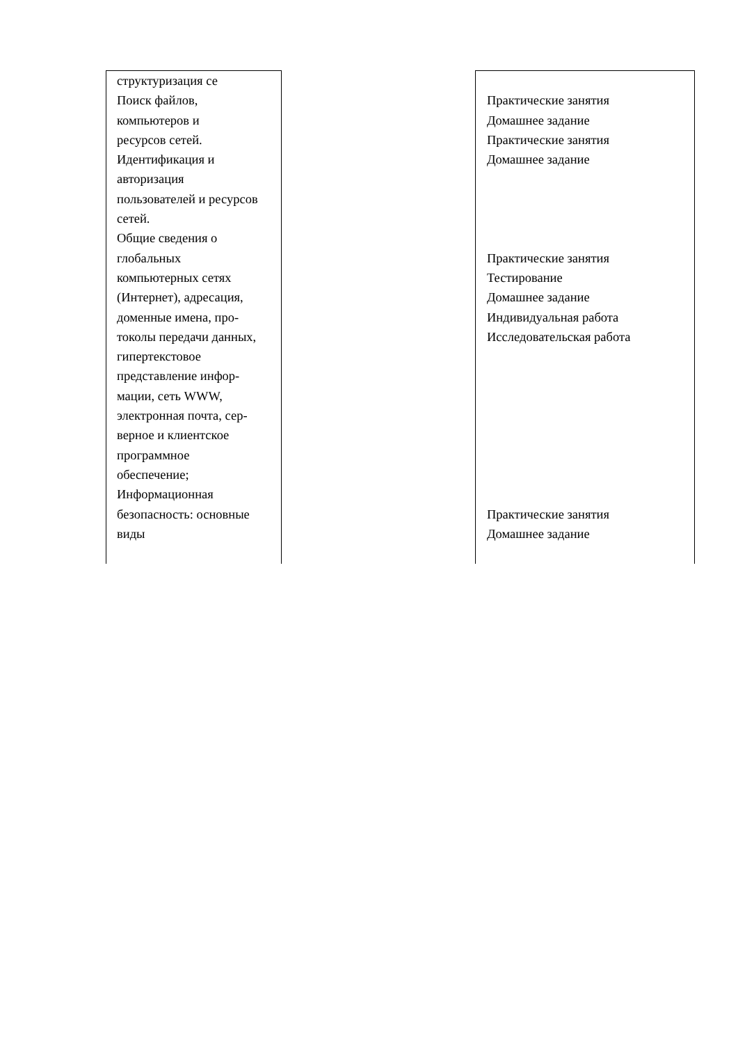| структуризация се Поиск файлов, компьютеров и ресурсов сетей. Идентификация и авторизация пользователей и ресурсов сетей. Общие сведения о глобальных компьютерных сетях (Интернет), адресация, доменные имена, про- токолы передачи данных, гипертекстовое представление инфор- мации, сеть WWW, электронная почта, сер- верное и клиентское программное обеспечение; Информационная безопасность: основные виды | | Практические занятия Домашнее задание Практические занятия Домашнее задание Практические занятия Тестирование Домашнее задание Индивидуальная работа Исследовательская работа Практические занятия Домашнее задание |